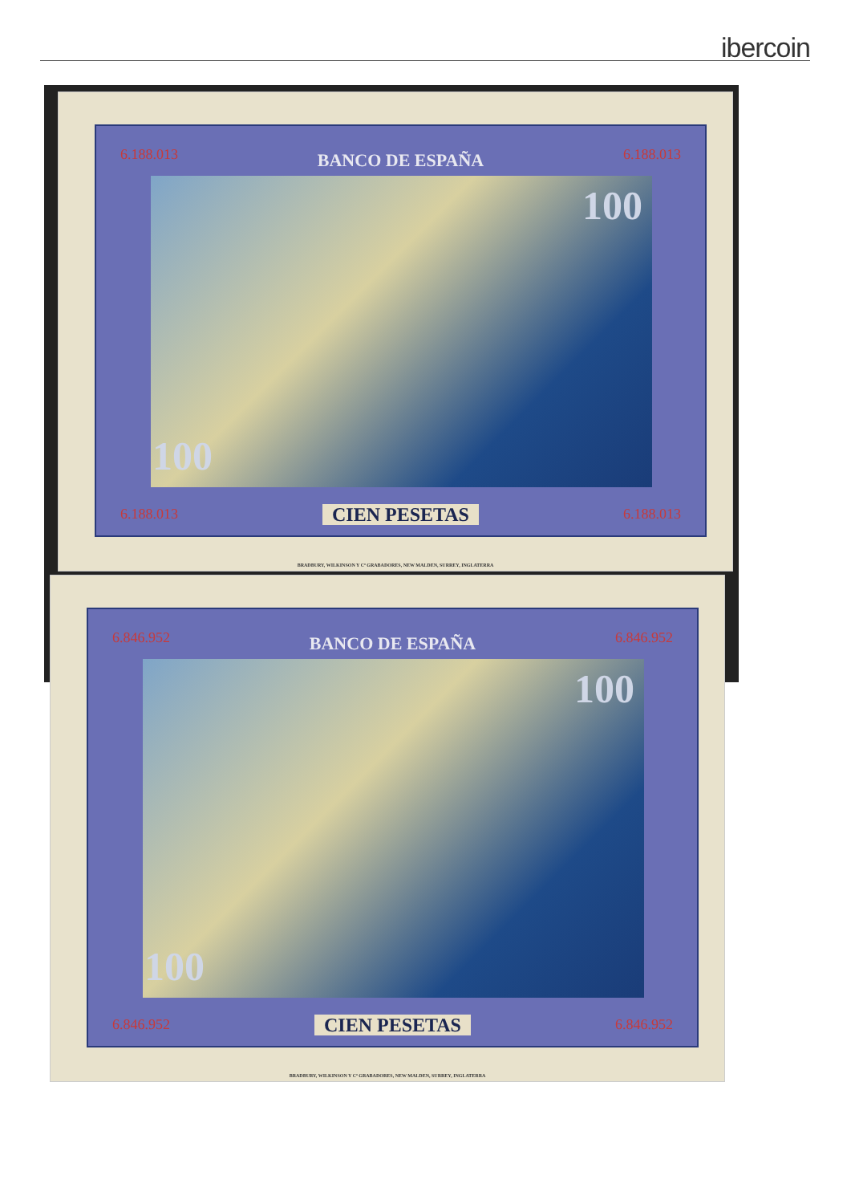ibercoin
BANCO DE ESPAÑA 6.188.013 6.188.013
100
100
CIEN PESETAS 6.188.013 6.188.013
BRADBURY, WILKINSON Y Cª GRABADORES, NEW MALDEN, SURREY, INGLATERRA
BANCO DE ESPAÑA 6.846.952 6.846.952
100
100
CIEN PESETAS 6.846.952 6.846.952
BRADBURY, WILKINSON Y Cª GRABADORES, NEW MALDEN, SURREY, INGLATERRA